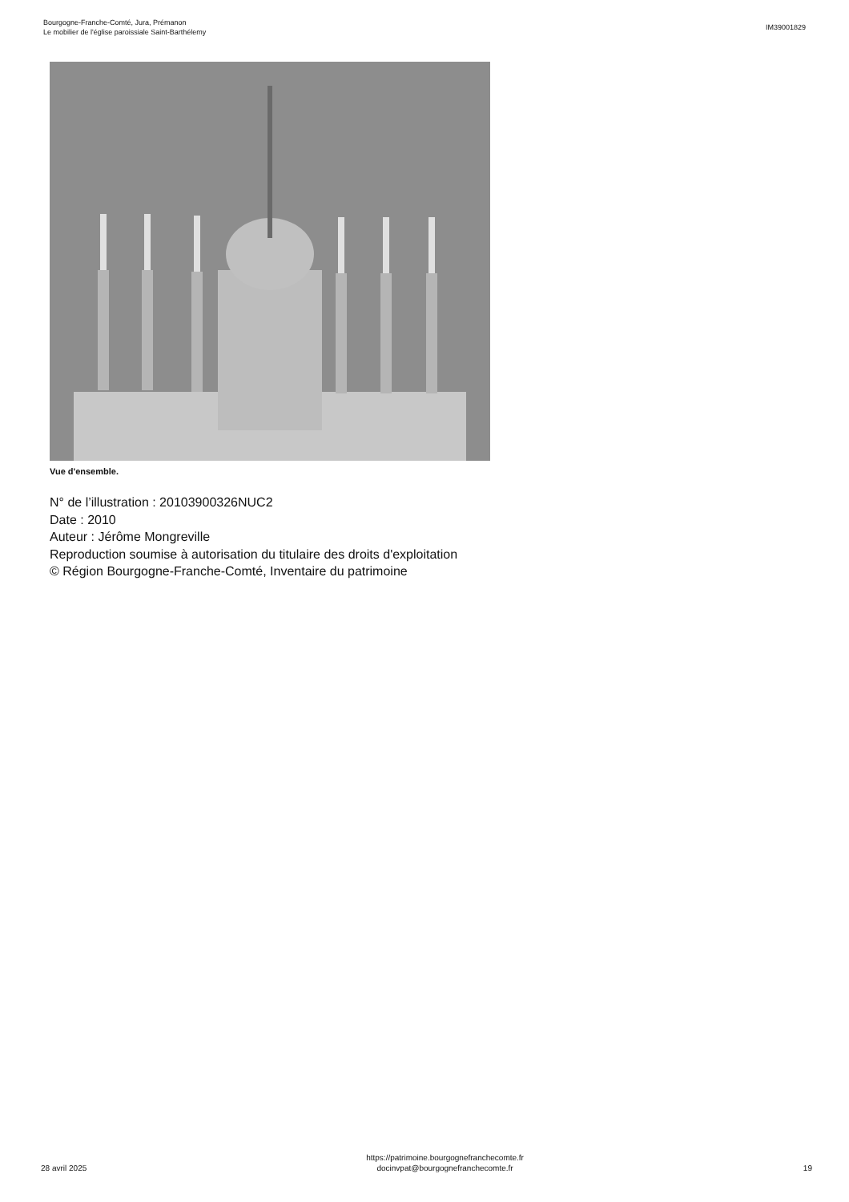Bourgogne-Franche-Comté, Jura, Prémanon
Le mobilier de l'église paroissiale Saint-Barthélemy
IM39001829
Vue d'ensemble.
N° de l’illustration : 20103900326NUC2
Date : 2010
Auteur : Jérôme Mongreville
Reproduction soumise à autorisation du titulaire des droits d'exploitation
© Région Bourgogne-Franche-Comté, Inventaire du patrimoine
28 avril 2025
https://patrimoine.bourgognefranchecomte.fr
docinvpat@bourgognefranchecomte.fr
19